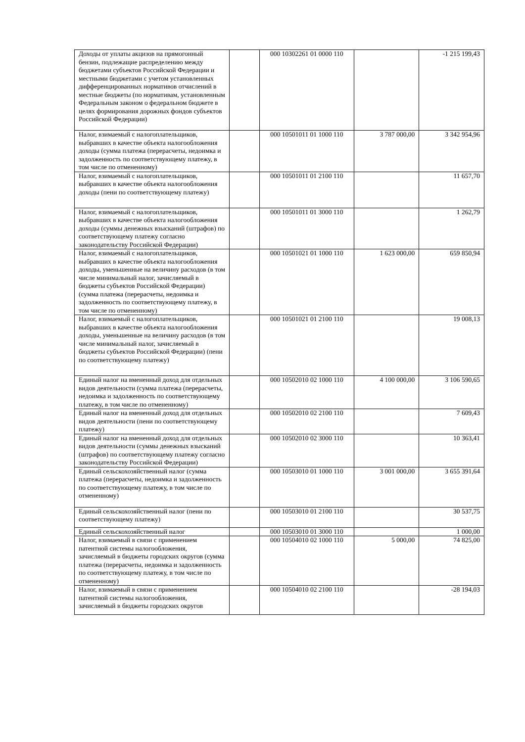| Доходы от уплаты акцизов на прямогонный бензин, подлежащие распределению между бюджетами субъектов Российской Федерации и местными бюджетами с учетом установленных дифференцированных нормативов отчислений в местные бюджеты (по нормативам, установленным Федеральным законом о федеральном бюджете в целях формирования дорожных фондов субъектов Российской Федерации) | | 000 10302261 01 0000 110 | | -1 215 199,43 |
| Налог, взимаемый с налогоплательщиков, выбравших в качестве объекта налогообложения доходы (сумма платежа (перерасчеты, недоимка и задолженность по соответствующему платежу, в том числе по отмененному) | | 000 10501011 01 1000 110 | 3 787 000,00 | 3 342 954,96 |
| Налог, взимаемый с налогоплательщиков, выбравших в качестве объекта налогообложения доходы (пени по соответствующему платежу) | | 000 10501011 01 2100 110 | | 11 657,70 |
| Налог, взимаемый с налогоплательщиков, выбравших в качестве объекта налогообложения доходы (суммы денежных взысканий (штрафов) по соответствующему платежу согласно законодательству Российской Федерации) | | 000 10501011 01 3000 110 | | 1 262,79 |
| Налог, взимаемый с налогоплательщиков, выбравших в качестве объекта налогообложения доходы, уменьшенные на величину расходов (в том числе минимальный налог, зачисляемый в бюджеты субъектов Российской Федерации) (сумма платежа (перерасчеты, недоимка и задолженность по соответствующему платежу, в том числе по отмененному) | | 000 10501021 01 1000 110 | 1 623 000,00 | 659 850,94 |
| Налог, взимаемый с налогоплательщиков, выбравших в качестве объекта налогообложения доходы, уменьшенные на величину расходов (в том числе минимальный налог, зачисляемый в бюджеты субъектов Российской Федерации) (пени по соответствующему платежу) | | 000 10501021 01 2100 110 | | 19 008,13 |
| Единый налог на вмененный доход для отдельных видов деятельности (сумма платежа (перерасчеты, недоимка и задолженность по соответствующему платежу, в том числе по отмененному) | | 000 10502010 02 1000 110 | 4 100 000,00 | 3 106 590,65 |
| Единый налог на вмененный доход для отдельных видов деятельности (пени по соответствующему платежу) | | 000 10502010 02 2100 110 | | 7 609,43 |
| Единый налог на вмененный доход для отдельных видов деятельности (суммы денежных взысканий (штрафов) по соответствующему платежу согласно законодательству Российской Федерации) | | 000 10502010 02 3000 110 | | 10 363,41 |
| Единый сельскохозяйственный налог (сумма платежа (перерасчеты, недоимка и задолженность по соответствующему платежу, в том числе по отмененному) | | 000 10503010 01 1000 110 | 3 001 000,00 | 3 655 391,64 |
| Единый сельскохозяйственный налог (пени по соответствующему платежу) | | 000 10503010 01 2100 110 | | 30 537,75 |
| Единый сельскохозяйственный налог | | 000 10503010 01 3000 110 | | 1 000,00 |
| Налог, взимаемый в связи с применением патентной системы налогообложения, зачисляемый в бюджеты городских округов (сумма платежа (перерасчеты, недоимка и задолженность по соответствующему платежу, в том числе по отмененному) | | 000 10504010 02 1000 110 | 5 000,00 | 74 825,00 |
| Налог, взимаемый в связи с применением патентной системы налогообложения, зачисляемый в бюджеты городских округов | | 000 10504010 02 2100 110 | | -28 194,03 |